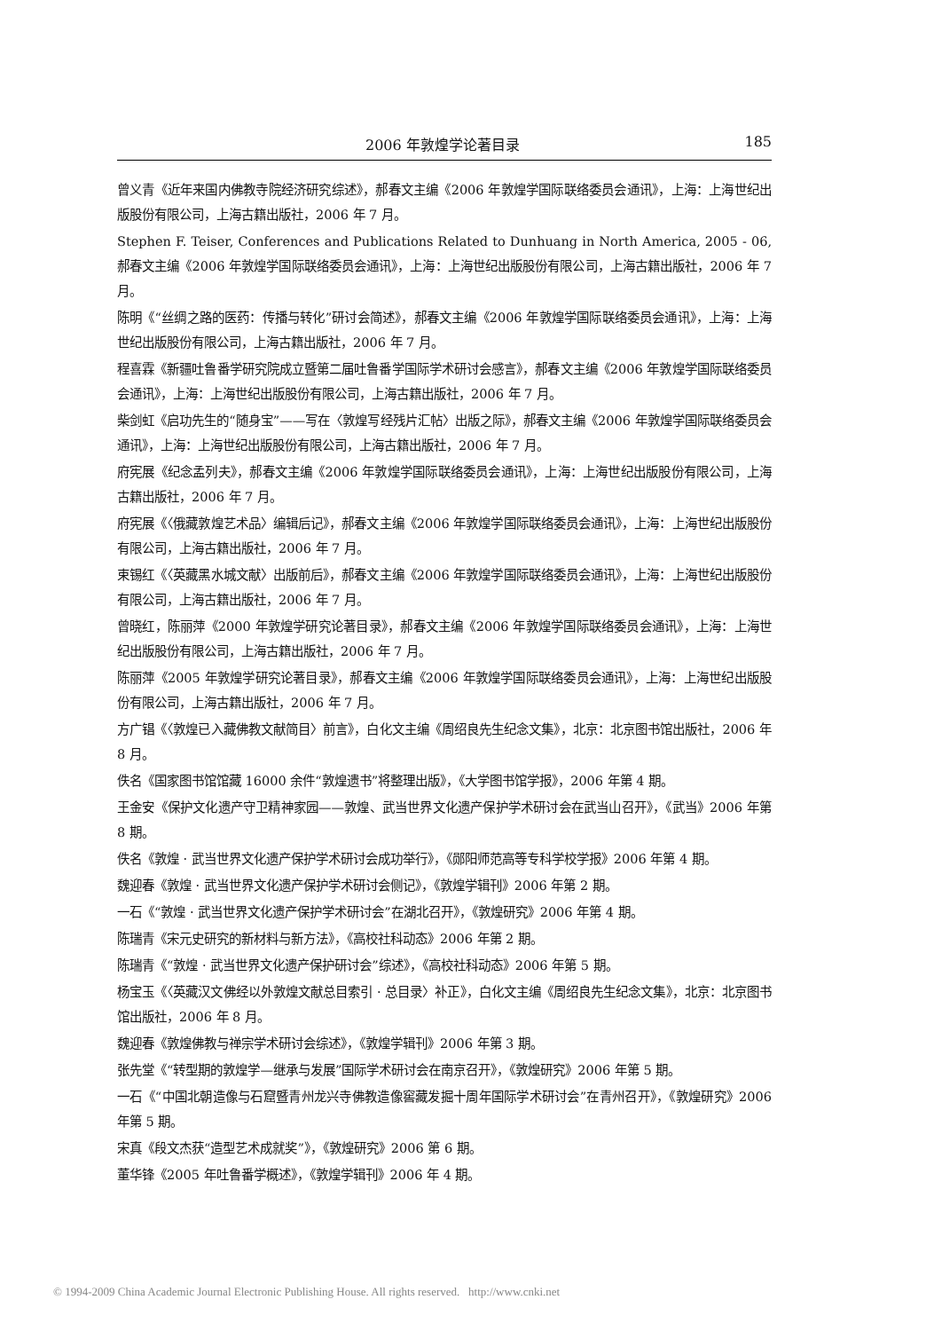2006 年敦煌学论著目录 185
曾义青《近年来国内佛教寺院经济研究综述》，郝春文主编《2006 年敦煌学国际联络委员会通讯》，上海：上海世纪出版股份有限公司，上海古籍出版社，2006 年 7 月。
Stephen F. Teiser, Conferences and Publications Related to Dunhuang in North America, 2005 - 06, 郝春文主编《2006 年敦煌学国际联络委员会通讯》，上海：上海世纪出版股份有限公司，上海古籍出版社，2006 年 7 月。
陈明《“丝绸之路的医药：传播与转化”研讨会简述》，郝春文主编《2006 年敦煌学国际联络委员会通讯》，上海：上海世纪出版股份有限公司，上海古籍出版社，2006 年 7 月。
程喜霖《新疆吐鲁番学研究院成立暨第二届吐鲁番学国际学术研讨会感言》，郝春文主编《2006 年敦煌学国际联络委员会通讯》，上海：上海世纪出版股份有限公司，上海古籍出版社，2006 年 7 月。
柴剑虹《启功先生的“随身宝”——写在〈敦煌写经残片汇帖〉出版之际》，郝春文主编《2006 年敦煌学国际联络委员会通讯》，上海：上海世纪出版股份有限公司，上海古籍出版社，2006 年 7 月。
府宪展《纪念孟列夫》，郝春文主编《2006 年敦煌学国际联络委员会通讯》，上海：上海世纪出版股份有限公司，上海古籍出版社，2006 年 7 月。
府宪展《〈俄藏敦煌艺术品〉编辑后记》，郝春文主编《2006 年敦煌学国际联络委员会通讯》，上海：上海世纪出版股份有限公司，上海古籍出版社，2006 年 7 月。
束锡红《〈英藏黑水城文献〉出版前后》，郝春文主编《2006 年敦煌学国际联络委员会通讯》，上海：上海世纪出版股份有限公司，上海古籍出版社，2006 年 7 月。
曾晓红，陈丽萍《2000 年敦煌学研究论著目录》，郝春文主编《2006 年敦煌学国际联络委员会通讯》，上海：上海世纪出版股份有限公司，上海古籍出版社，2006 年 7 月。
陈丽萍《2005 年敦煌学研究论著目录》，郝春文主编《2006 年敦煌学国际联络委员会通讯》，上海：上海世纪出版股份有限公司，上海古籍出版社，2006 年 7 月。
方广锠《〈敦煌已入藏佛教文献简目〉前言》，白化文主编《周绍良先生纪念文集》，北京：北京图书馆出版社，2006 年 8 月。
佚名《国家图书馆馆藏 16000 余件“敦煌遗书”将整理出版》，《大学图书馆学报》，2006 年第 4 期。
王金安《保护文化遗产守卫精神家园——敦煌、武当世界文化遗产保护学术研讨会在武当山召开》，《武当》2006 年第 8 期。
佚名《敦煌 · 武当世界文化遗产保护学术研讨会成功举行》，《郧阳师范高等专科学校学报》2006 年第 4 期。
魏迎春《敦煌 · 武当世界文化遗产保护学术研讨会侧记》，《敦煌学辑刊》2006 年第 2 期。
一石《“敦煌 · 武当世界文化遗产保护学术研讨会”在湖北召开》，《敦煌研究》2006 年第 4 期。
陈瑞青《宋元史研究的新材料与新方法》，《高校社科动态》2006 年第 2 期。
陈瑞青《“敦煌 · 武当世界文化遗产保护研讨会”综述》，《高校社科动态》2006 年第 5 期。
杨宝玉《〈英藏汉文佛经以外敦煌文献总目索引 · 总目录〉补正》，白化文主编《周绍良先生纪念文集》，北京：北京图书馆出版社，2006 年 8 月。
魏迎春《敦煌佛教与禅宗学术研讨会综述》，《敦煌学辑刊》2006 年第 3 期。
张先堂《“转型期的敦煌学—继承与发展”国际学术研讨会在南京召开》，《敦煌研究》2006 年第 5 期。
一石《“中国北朝造像与石窟暨青州龙兴寺佛教造像窖藏发掘十周年国际学术研讨会”在青州召开》，《敦煌研究》2006 年第 5 期。
宋真《段文杰获“造型艺术成就奖”》，《敦煌研究》2006 第 6 期。
董华锋《2005 年吐鲁番学概述》，《敦煌学辑刊》2006 年 4 期。
© 1994-2009 China Academic Journal Electronic Publishing House. All rights reserved. http://www.cnki.net